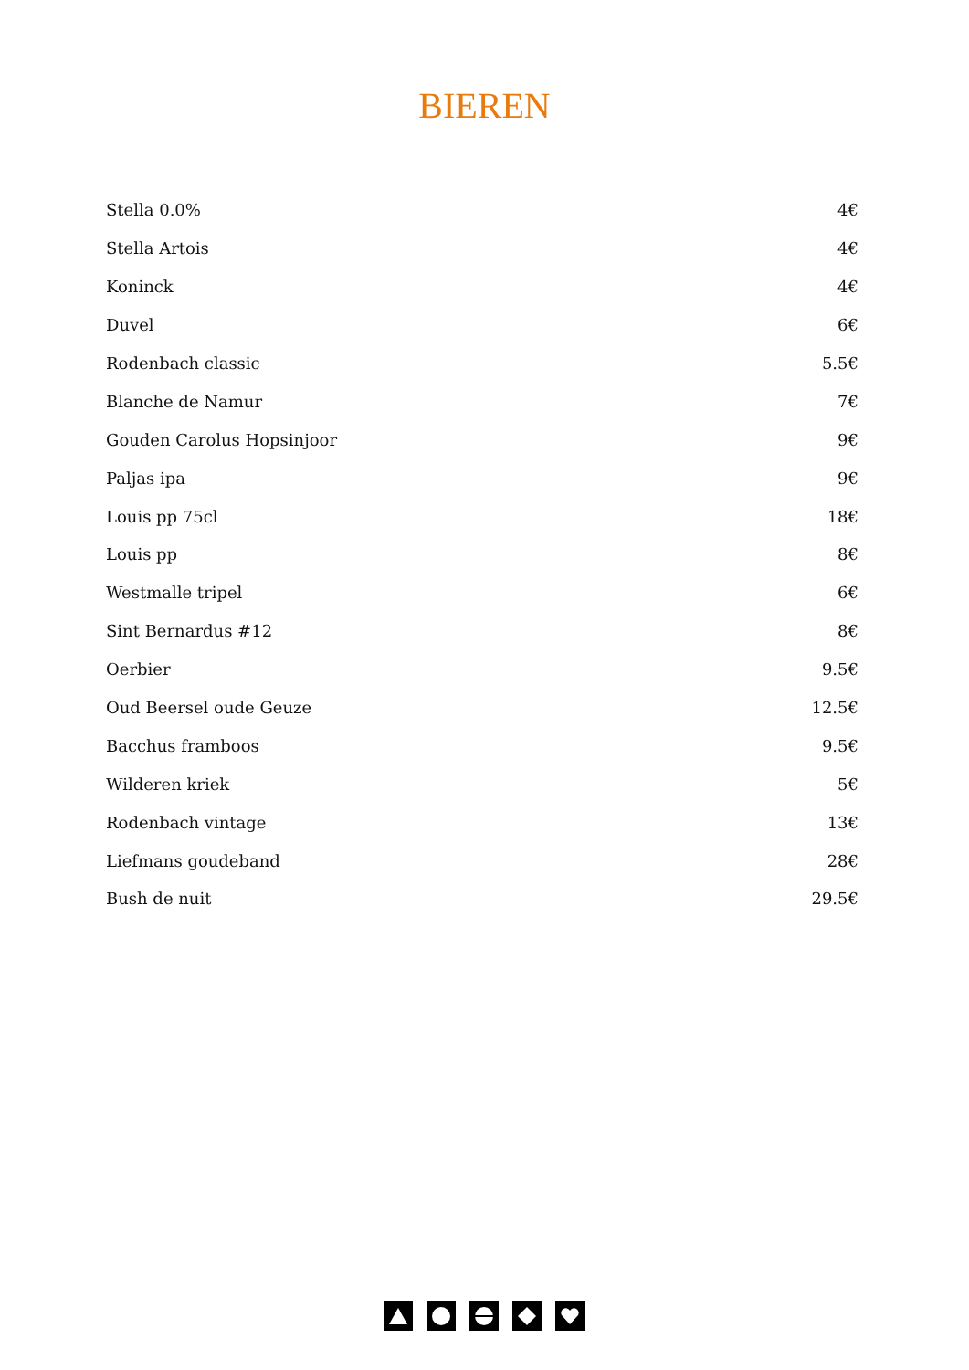BIEREN
| Stella 0.0% | 4€ |
| Stella Artois | 4€ |
| Koninck | 4€ |
| Duvel | 6€ |
| Rodenbach classic | 5.5€ |
| Blanche de Namur | 7€ |
| Gouden Carolus Hopsinjoor | 9€ |
| Paljas ipa | 9€ |
| Louis pp 75cl | 18€ |
| Louis pp | 8€ |
| Westmalle tripel | 6€ |
| Sint Bernardus #12 | 8€ |
| Oerbier | 9.5€ |
| Oud Beersel oude Geuze | 12.5€ |
| Bacchus framboos | 9.5€ |
| Wilderen kriek | 5€ |
| Rodenbach vintage | 13€ |
| Liefmans goudeband | 28€ |
| Bush de nuit | 29.5€ |